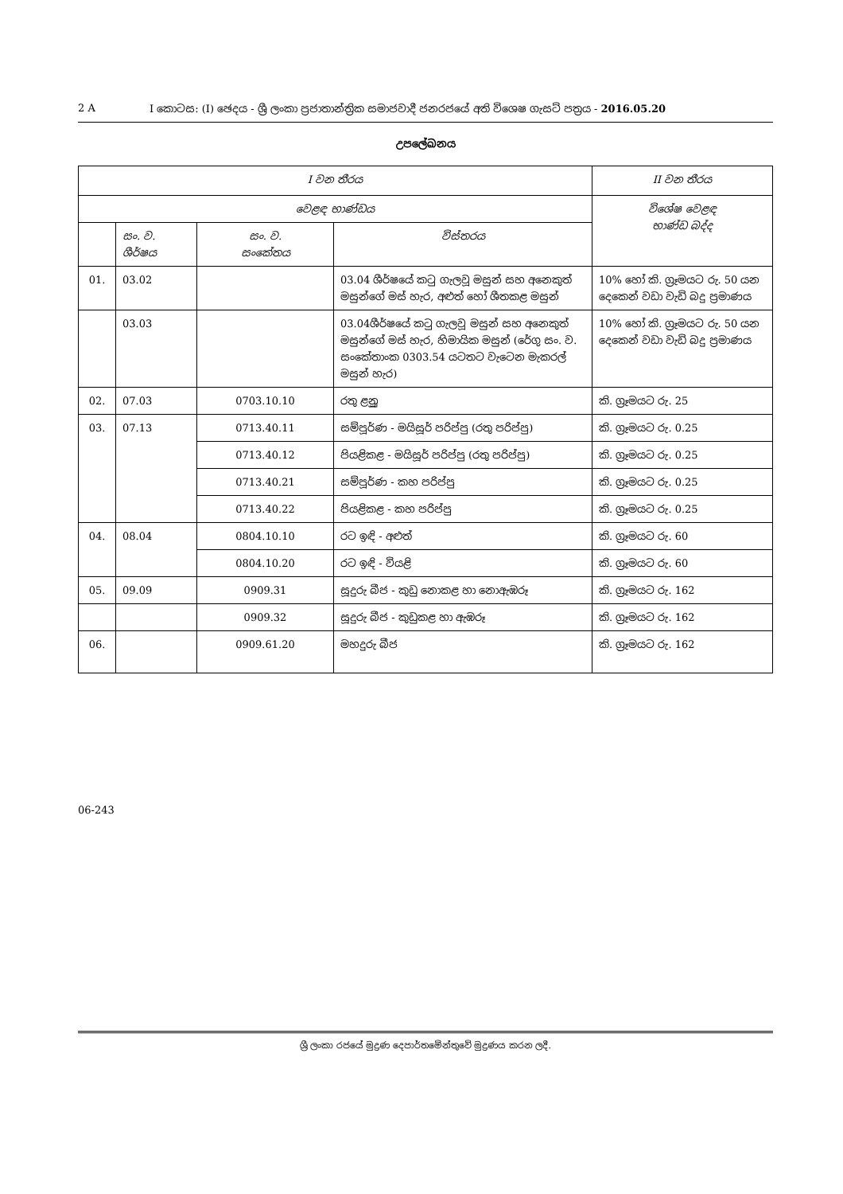2 A I කොටස: (I) ඡෙදය - ශ්‍රී ලංකා ප්‍රජාතාන්ත්‍රික සමාජවාදී ජනරජයේ අති විශෙෂ ගැසට් පත්‍රය - 2016.05.20
උපලේඛනය
| I වන තීරය | | | | II වන තීරය |
| --- | --- | --- | --- | --- |
| වෙළඳ භාණ්ඩය | | | | විශේෂ වෙළඳ භාණ්ඩ බද්ද |
| | සං. ව. ශීර්ෂය | සං. ව. සංකේතය | විස්තරය | |
| 01. | 03.02 | | 03.04 ශීර්ෂයේ කටු ගැලවූ මසුන් සහ අනෙකුත් මසුන්ගේ මස් හැර, අළුත් හෝ ශීතකළ මසුන් | 10% හෝ කි. ග්‍රෑමයට රු. 50 යන දෙකෙන් වඩා වැඩි බදු ප්‍රමාණය |
| | 03.03 | | 03.04ශීර්ෂයේ කටු ගැලවූ මසුන් සහ අනෙකුත් මසුන්ගේ මස් හැර, හිමායික මසුන් (රේගු සං. ව. සංකේතාංක 0303.54 යටතට වැටෙන මැකරල් මසුන් හැර) | 10% හෝ කි. ග්‍රෑමයට රු. 50 යන දෙකෙන් වඩා වැඩි බදු ප්‍රමාණය |
| 02. | 07.03 | 0703.10.10 | රතු ළූනු | කි. ග්‍රෑමයට රු. 25 |
| 03. | 07.13 | 0713.40.11 | සම්පූර්ණ - මයිසූර් පරිප්පු (රතු පරිප්පු) | කි. ග්‍රෑමයට රු. 0.25 |
| | | 0713.40.12 | පියළිකළ - මයිසූර් පරිප්පු (රතු පරිප්පු) | කි. ග්‍රෑමයට රු. 0.25 |
| | | 0713.40.21 | සම්පූර්ණ - කහ පරිප්පු | කි. ග්‍රෑමයට රු. 0.25 |
| | | 0713.40.22 | පියළිකළ - කහ පරිප්පු | කි. ග්‍රෑමයට රු. 0.25 |
| 04. | 08.04 | 0804.10.10 | රට ඉඳි - අළුත් | කි. ග්‍රෑමයට රු. 60 |
| | | 0804.10.20 | රට ඉඳි - වියළි | කි. ග්‍රෑමයට රු. 60 |
| 05. | 09.09 | 0909.31 | සූදුරු බීජ - කුඩු නොකළ හා නොඇඹරූ | කි. ග්‍රෑමයට රු. 162 |
| | | 0909.32 | සූදුරු බීජ - කුඩුකළ හා ඇඹරූ | කි. ග්‍රෑමයට රු. 162 |
| 06. | | 0909.61.20 | මහදුරු බීජ | කි. ග්‍රෑමයට රු. 162 |
06-243
ශ්‍රී ලංකා රජයේ මුද්‍රණ දෙපාර්තමේන්තුවේ මුද්‍රණය කරන ලදී.